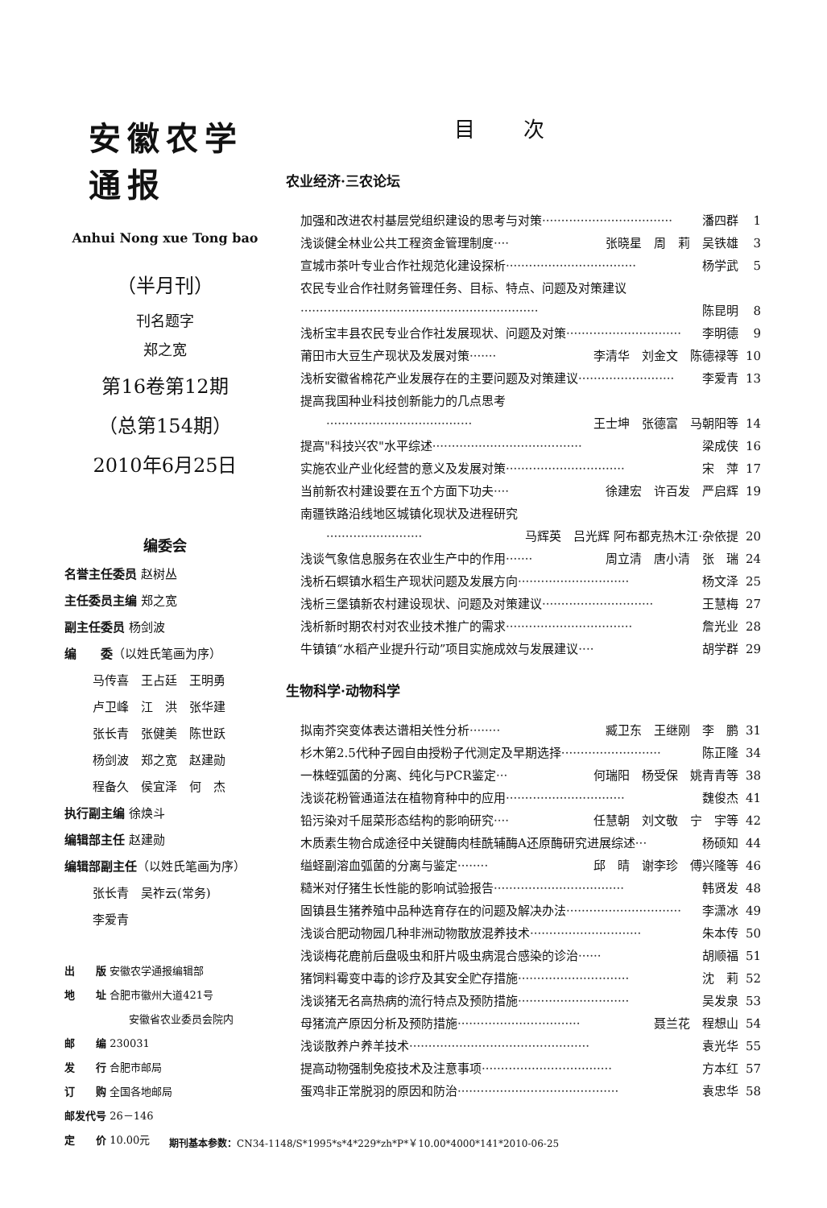安徽农学通报
Anhui Nong xue Tong bao
（半月刊）
刊名题字
郑之宽
第16卷第12期
（总第154期）
2010年6月25日
编委会
名誉主任委员 赵树丛
主任委员主编 郑之宽
副主任委员 杨剑波
编　　委（以姓氏笔画为序）
马传喜　王占廷　王明勇
卢卫峰　江　洪　张华建
张长青　张健美　陈世跃
杨剑波　郑之宽　赵建勋
程备久　侯宜泽　何　杰
执行副主编 徐焕斗
编辑部主任 赵建勋
编辑部副主任（以姓氏笔画为序）
张长青　吴祚云(常务)
李爱青
出　　版 安徽农学通报编辑部
地　　址 合肥市徽州大道421号
安徽省农业委员会院内
邮　　编 230031
发　　行 合肥市邮局
订　　购 全国各地邮局
邮发代号 26－146
定　　价 10.00元
目次
农业经济·三农论坛
加强和改进农村基层党组织建设的思考与对策 ·································· 潘四群 1
浅谈健全林业公共工程资金管理制度 ···· 张晓星　周　莉　吴铁雄 3
宣城市茶叶专业合作社规范化建设探析 ·································· 杨学武 5
农民专业合作社财务管理任务、目标、特点、问题及对策建议
······························································ 陈昆明 8
浅析宝丰县农民专业合作社发展现状、问题及对策 ······························ 李明德 9
莆田市大豆生产现状及发展对策 ······· 李清华　刘金文　陈德禄等 10
浅析安徽省棉花产业发展存在的主要问题及对策建议 ························· 李爱青 13
提高我国种业科技创新能力的几点思考
······································ 王士坤　张德富　马朝阳等 14
提高"科技兴农"水平综述 ······································· 梁成侠 16
实施农业产业化经营的意义及发展对策 ······························· 宋　萍 17
当前新农村建设要在五个方面下功夫 ···· 徐建宏　许百发　严启辉 19
南疆铁路沿线地区城镇化现状及进程研究
························· 马辉英　吕光辉 阿布都克热木江·杂依提 20
浅谈气象信息服务在农业生产中的作用 ······· 周立清　唐小清　张　瑞 24
浅析石螟镇水稻生产现状问题及发展方向 ····························· 杨文泽 25
浅析三堡镇新农村建设现状、问题及对策建议 ····························· 王慧梅 27
浅析新时期农村对农业技术推广的需求 ································· 詹光业 28
牛镇镇“水稻产业提升行动”项目实施成效与发展建议 ···· 胡学群 29
生物科学·动物科学
拟南芥突变体表达谱相关性分析 ········ 臧卫东　王继刚　李　鹏 31
杉木第2.5代种子园自由授粉子代测定及早期选择 ·························· 陈正隆 34
一株蛭弧菌的分离、纯化与PCR鉴定 ··· 何瑞阳　杨受保　姚青青等 38
浅谈花粉管通道法在植物育种中的应用 ······························· 魏俊杰 41
铅污染对千屈菜形态结构的影响研究 ···· 任慧朝　刘文敬　宁　宇等 42
木质素生物合成途径中关键酶肉桂酰辅酶A还原酶研究进展综述 ··· 杨硕知 44
缢蛏副溶血弧菌的分离与鉴定 ········ 邱　晴　谢李珍　傅兴隆等 46
糙米对仔猪生长性能的影响试验报告 ·································· 韩贤发 48
固镇县生猪养殖中品种选育存在的问题及解决办法 ······························ 李潇冰 49
浅谈合肥动物园几种非洲动物散放混养技术 ····························· 朱本传 50
浅谈梅花鹿前后盘吸虫和肝片吸虫病混合感染的诊治 ······ 胡顺福 51
猪饲料霉变中毒的诊疗及其安全贮存措施 ····························· 沈　莉 52
浅谈猪无名高热病的流行特点及预防措施 ····························· 吴发泉 53
母猪流产原因分析及预防措施 ································ 聂兰花　程想山 54
浅谈散养户养羊技术 ··············································· 袁光华 55
提高动物强制免疫技术及注意事项 ·································· 方本红 57
蛋鸡非正常脱羽的原因和防治 ·········································· 袁忠华 58
期刊基本参数：CN34-1148/S*1995*s*4*229*zh*P*￥10.00*4000*141*2010-06-25